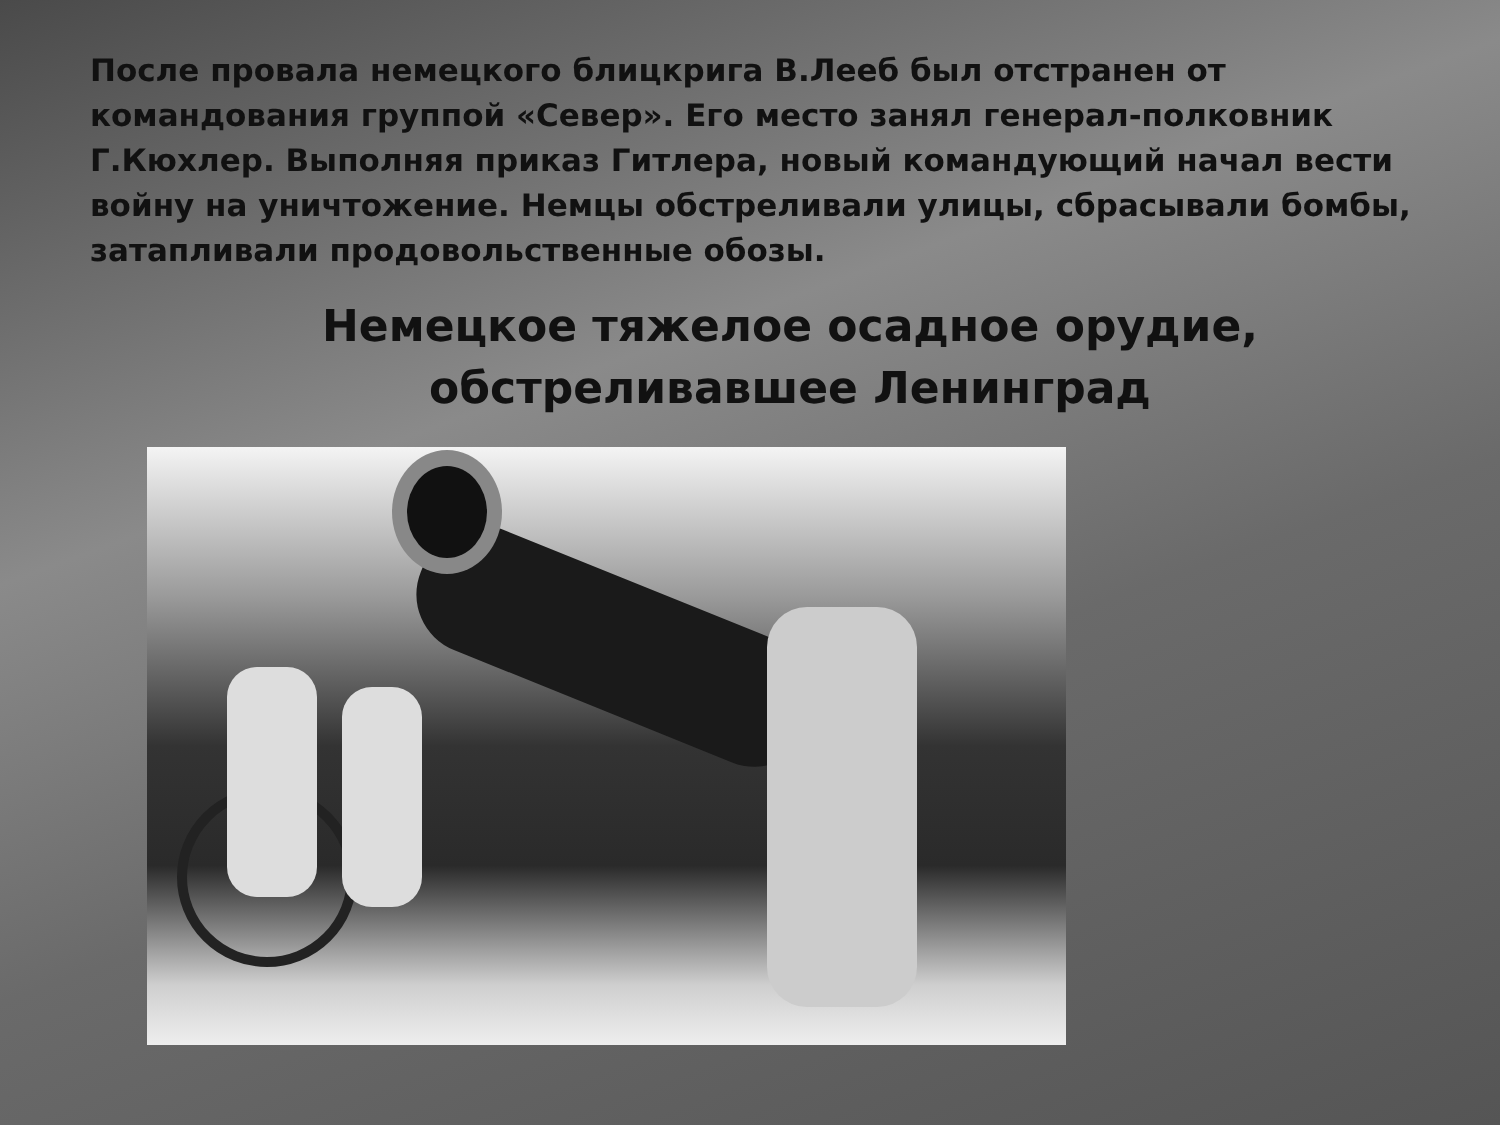После провала немецкого блицкрига В.Лееб был отстранен от командования группой «Север». Его место занял генерал-полковник Г.Кюхлер. Выполняя приказ Гитлера, новый командующий начал вести войну на уничтожение. Немцы обстреливали улицы, сбрасывали бомбы, затапливали продовольственные обозы.
Немецкое тяжелое осадное орудие,
обстреливавшее Ленинград